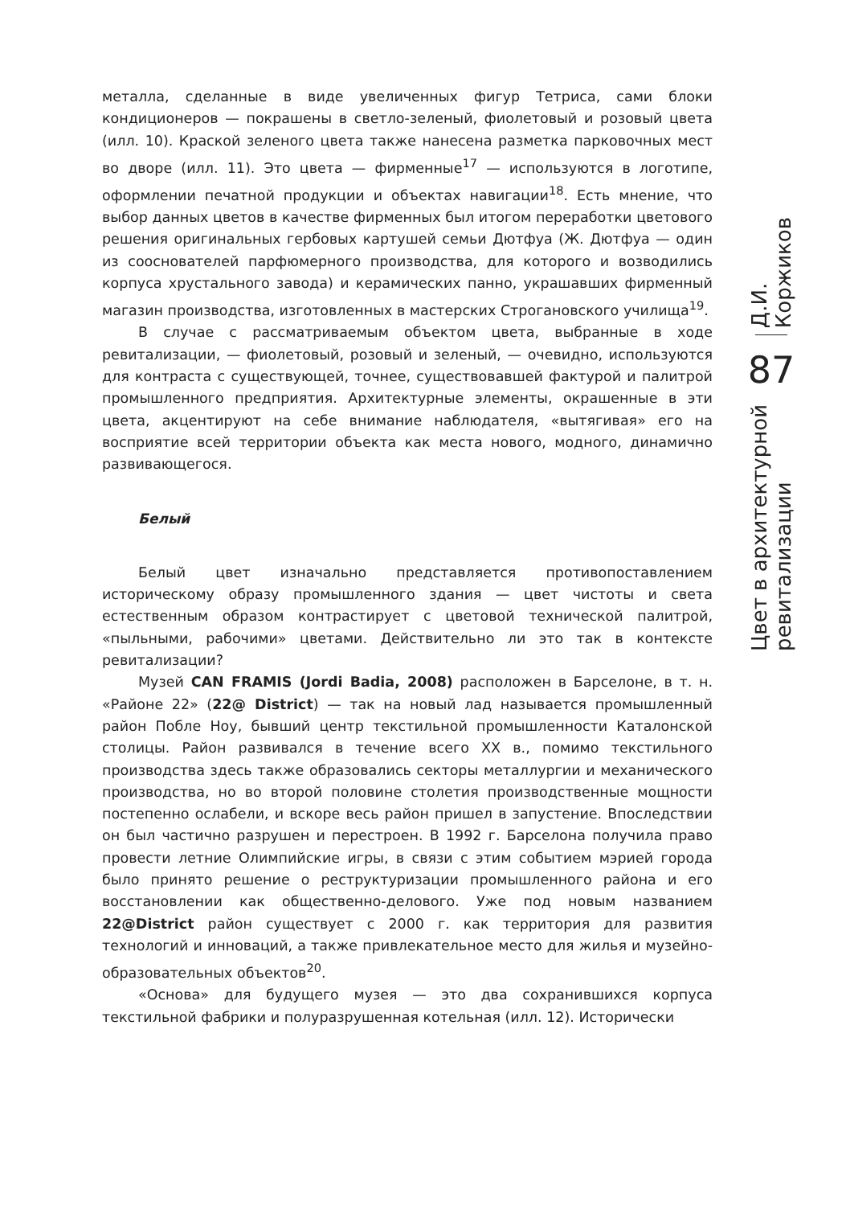металла, сделанные в виде увеличенных фигур Тетриса, сами блоки кондиционеров — покрашены в светло-зеленый, фиолетовый и розовый цвета (илл. 10). Краской зеленого цвета также нанесена разметка парковочных мест во дворе (илл. 11). Это цвета — фирменные<sup>17</sup> — используются в логотипе, оформлении печатной продукции и объектах навигации<sup>18</sup>. Есть мнение, что выбор данных цветов в качестве фирменных был итогом переработки цветового решения оригинальных гербовых картушей семьи Дютфуа (Ж. Дютфуа — один из сооснователей парфюмерного производства, для которого и возводились корпуса хрустального завода) и керамических панно, украшавших фирменный магазин производства, изготовленных в мастерских Строгановского училища<sup>19</sup>.
В случае с рассматриваемым объектом цвета, выбранные в ходе ревитализации, — фиолетовый, розовый и зеленый, — очевидно, используются для контраста с существующей, точнее, существовавшей фактурой и палитрой промышленного предприятия. Архитектурные элементы, окрашенные в эти цвета, акцентируют на себе внимание наблюдателя, «вытягивая» его на восприятие всей территории объекта как места нового, модного, динамично развивающегося.
Белый
Белый цвет изначально представляется противопоставлением историческому образу промышленного здания — цвет чистоты и света естественным образом контрастирует с цветовой технической палитрой, «пыльными, рабочими» цветами. Действительно ли это так в контексте ревитализации?
Музей CAN FRAMIS (Jordi Badia, 2008) расположен в Барселоне, в т. н. «Районе 22» (22@ District) — так на новый лад называется промышленный район Побле Ноу, бывший центр текстильной промышленности Каталонской столицы. Район развивался в течение всего XX в., помимо текстильного производства здесь также образовались секторы металлургии и механического производства, но во второй половине столетия производственные мощности постепенно ослабели, и вскоре весь район пришел в запустение. Впоследствии он был частично разрушен и перестроен. В 1992 г. Барселона получила право провести летние Олимпийские игры, в связи с этим событием мэрией города было принято решение о реструктуризации промышленного района и его восстановлении как общественно-делового. Уже под новым названием 22@District район существует с 2000 г. как территория для развития технологий и инноваций, а также привлекательное место для жилья и музейно-образовательных объектов<sup>20</sup>.
«Основа» для будущего музея — это два сохранившихся корпуса текстильной фабрики и полуразрушенная котельная (илл. 12). Исторически
Д.И. Коржиков
87
Цвет в архитектурной ревитализации